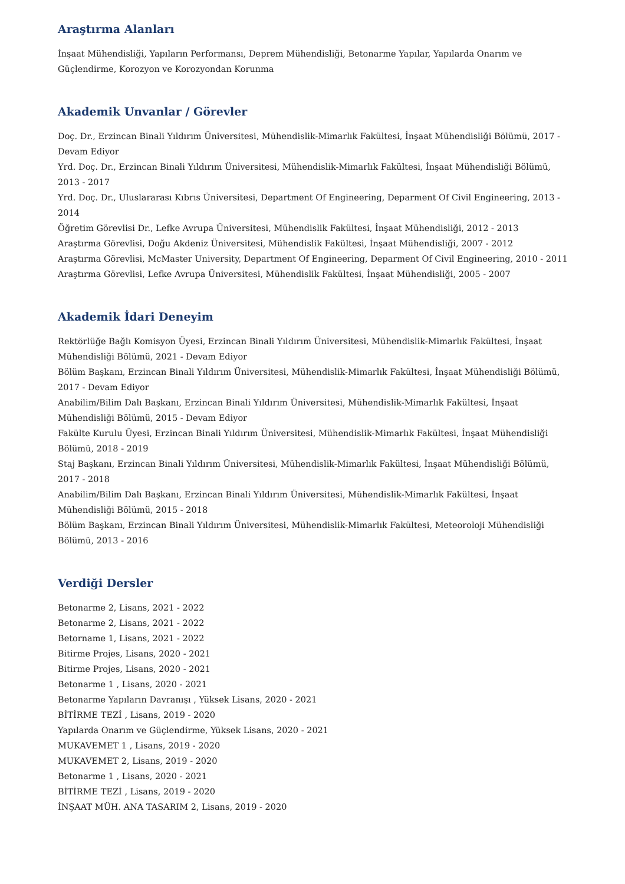Araştırma Alanları
İnşaat Mühendisliği, Yapıların Performansı, Deprem Mühendisliği, Betonarme Yapılar, Yapılarda Onarım ve Güçlendirme, Korozyon ve Korozyondan Korunma
Akademik Unvanlar / Görevler
Doç. Dr., Erzincan Binali Yıldırım Üniversitesi, Mühendislik-Mimarlık Fakültesi, İnşaat Mühendisliği Bölümü, 2017 - Devam Ediyor
Yrd. Doç. Dr., Erzincan Binali Yıldırım Üniversitesi, Mühendislik-Mimarlık Fakültesi, İnşaat Mühendisliği Bölümü, 2013 - 2017
Yrd. Doç. Dr., Uluslararası Kıbrıs Üniversitesi, Department Of Engineering, Deparment Of Civil Engineering, 2013 - 2014
Öğretim Görevlisi Dr., Lefke Avrupa Üniversitesi, Mühendislik Fakültesi, İnşaat Mühendisliği, 2012 - 2013
Araştırma Görevlisi, Doğu Akdeniz Üniversitesi, Mühendislik Fakültesi, İnşaat Mühendisliği, 2007 - 2012
Araştırma Görevlisi, McMaster University, Department Of Engineering, Deparment Of Civil Engineering, 2010 - 2011
Araştırma Görevlisi, Lefke Avrupa Üniversitesi, Mühendislik Fakültesi, İnşaat Mühendisliği, 2005 - 2007
Akademik İdari Deneyim
Rektörlüğe Bağlı Komisyon Üyesi, Erzincan Binali Yıldırım Üniversitesi, Mühendislik-Mimarlık Fakültesi, İnşaat Mühendisliği Bölümü, 2021 - Devam Ediyor
Bölüm Başkanı, Erzincan Binali Yıldırım Üniversitesi, Mühendislik-Mimarlık Fakültesi, İnşaat Mühendisliği Bölümü, 2017 - Devam Ediyor
Anabilim/Bilim Dalı Başkanı, Erzincan Binali Yıldırım Üniversitesi, Mühendislik-Mimarlık Fakültesi, İnşaat Mühendisliği Bölümü, 2015 - Devam Ediyor
Fakülte Kurulu Üyesi, Erzincan Binali Yıldırım Üniversitesi, Mühendislik-Mimarlık Fakültesi, İnşaat Mühendisliği Bölümü, 2018 - 2019
Staj Başkanı, Erzincan Binali Yıldırım Üniversitesi, Mühendislik-Mimarlık Fakültesi, İnşaat Mühendisliği Bölümü, 2017 - 2018
Anabilim/Bilim Dalı Başkanı, Erzincan Binali Yıldırım Üniversitesi, Mühendislik-Mimarlık Fakültesi, İnşaat Mühendisliği Bölümü, 2015 - 2018
Bölüm Başkanı, Erzincan Binali Yıldırım Üniversitesi, Mühendislik-Mimarlık Fakültesi, Meteoroloji Mühendisliği Bölümü, 2013 - 2016
Verdiği Dersler
Betonarme 2, Lisans, 2021 - 2022
Betonarme 2, Lisans, 2021 - 2022
Betorname 1, Lisans, 2021 - 2022
Bitirme Projes, Lisans, 2020 - 2021
Bitirme Projes, Lisans, 2020 - 2021
Betonarme 1 , Lisans, 2020 - 2021
Betonarme Yapıların Davranışı , Yüksek Lisans, 2020 - 2021
BİTİRME TEZİ , Lisans, 2019 - 2020
Yapılarda Onarım ve Güçlendirme, Yüksek Lisans, 2020 - 2021
MUKAVEMET 1 , Lisans, 2019 - 2020
MUKAVEMET 2, Lisans, 2019 - 2020
Betonarme 1 , Lisans, 2020 - 2021
BİTİRME TEZİ , Lisans, 2019 - 2020
İNŞAAT MÜH. ANA TASARIM 2, Lisans, 2019 - 2020